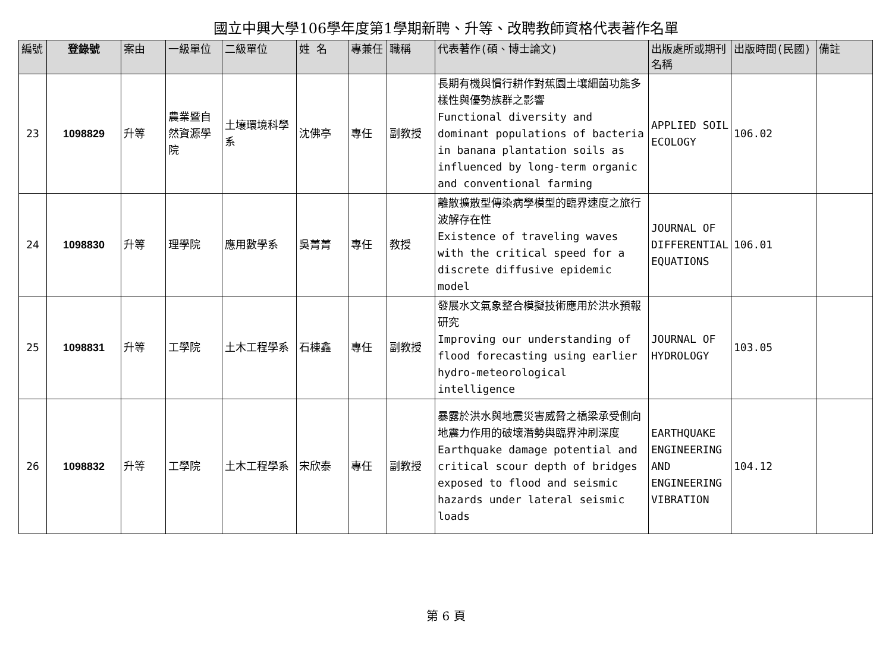國立中興大學106學年度第1學期新聘、升等、改聘教師資格代表著作名單
| 編號 | 登錄號 | 案由 | 一級單位 | 二級單位 | 姓 名 | 專兼任 | 職稱 | 代表著作(碩、博士論文) | 出版處所或期刊名稱 | 出版時間(民國) | 備註 |
| --- | --- | --- | --- | --- | --- | --- | --- | --- | --- | --- | --- |
| 23 | 1098829 | 升等 | 農業暨自然資源學院 | 土壤環境科學系 | 沈佛亭 | 專任 | 副教授 | 長期有機與慣行耕作對蕉園土壤細菌功能多樣性與優勢族群之影響 Functional diversity and dominant populations of bacteria in banana plantation soils as influenced by long-term organic and conventional farming | APPLIED SOIL ECOLOGY | 106.02 | |
| 24 | 1098830 | 升等 | 理學院 | 應用數學系 | 吳菁菁 | 專任 | 教授 | 離散擴散型傳染病學模型的臨界速度之旅行波解存在性 Existence of traveling waves with the critical speed for a discrete diffusive epidemic model | JOURNAL OF DIFFERENTIAL EQUATIONS | 106.01 | |
| 25 | 1098831 | 升等 | 工學院 | 土木工程學系 | 石棟鑫 | 專任 | 副教授 | 發展水文氣象整合模擬技術應用於洪水預報研究 Improving our understanding of flood forecasting using earlier hydro-meteorological intelligence | JOURNAL OF HYDROLOGY | 103.05 | |
| 26 | 1098832 | 升等 | 工學院 | 土木工程學系 | 宋欣泰 | 專任 | 副教授 | 暴露於洪水與地震災害威脅之橋梁承受側向地震力作用的破壞潛勢與臨界沖刷深度 Earthquake damage potential and critical scour depth of bridges exposed to flood and seismic hazards under lateral seismic loads | EARTHQUAKE ENGINEERING AND ENGINEERING VIBRATION | 104.12 | |
第 6 頁